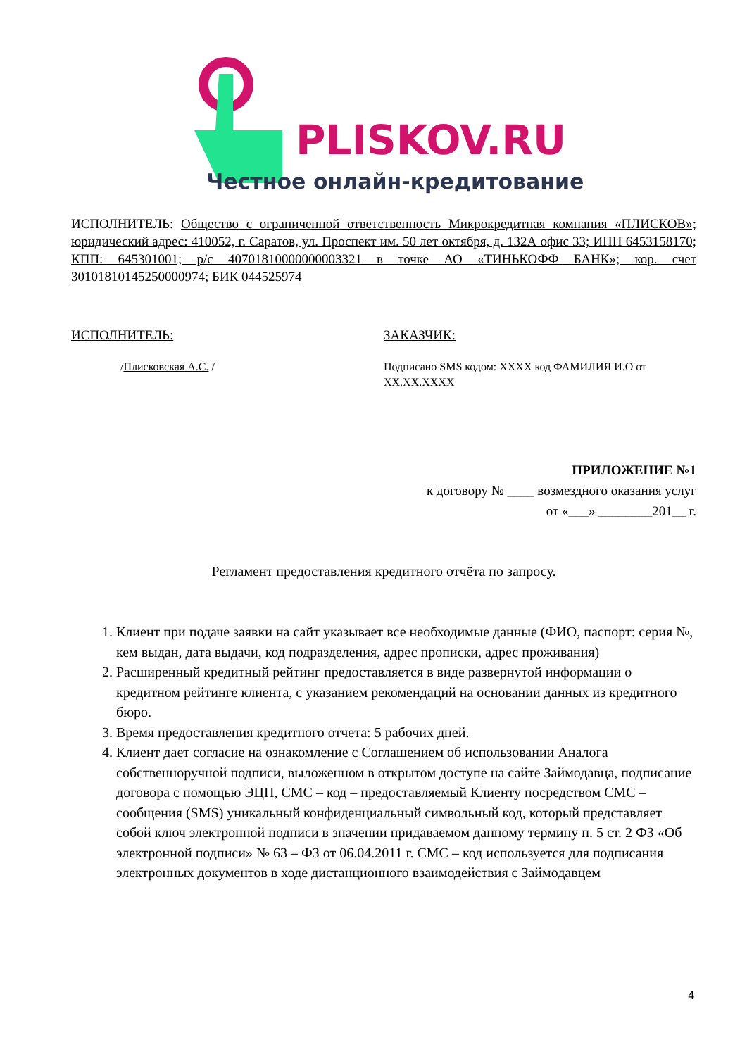PLISKOV.RU
Честное онлайн-кредитование
ИСПОЛНИТЕЛЬ: Общество с ограниченной ответственность Микрокредитная компания «ПЛИСКОВ»; юридический адрес: 410052, г. Саратов, ул. Проспект им. 50 лет октября, д. 132А офис 33; ИНН 6453158170; КПП: 645301001; р/с 40701810000000003321 в точке АО «ТИНЬКОФФ БАНК»; кор. счет 30101810145250000974; БИК 044525974
ИСПОЛНИТЕЛЬ:
/Плисковская А.С. /
ЗАКАЗЧИК:
Подписано SMS кодом: XXXX код ФАМИЛИЯ И.О от XX.XX.XXXX
ПРИЛОЖЕНИЕ №1
к договору № ____ возмездного оказания услуг
от «___» ________201__ г.
Регламент предоставления кредитного отчёта по запросу.
1. Клиент при подаче заявки на сайт указывает все необходимые данные (ФИО, паспорт: серия №, кем выдан, дата выдачи, код подразделения, адрес прописки, адрес проживания)
2. Расширенный кредитный рейтинг предоставляется в виде развернутой информации о кредитном рейтинге клиента, с указанием рекомендаций на основании данных из кредитного бюро.
3. Время предоставления кредитного отчета: 5 рабочих дней.
4. Клиент дает согласие на ознакомление с Соглашением об использовании Аналога собственноручной подписи, выложенном в открытом доступе на сайте Займодавца, подписание договора с помощью ЭЦП, СМС – код – предоставляемый Клиенту посредством СМС – сообщения (SMS) уникальный конфиденциальный символьный код, который представляет собой ключ электронной подписи в значении придаваемом данному термину п. 5 ст. 2 ФЗ «Об электронной подписи» № 63 – ФЗ от 06.04.2011 г. СМС – код используется для подписания электронных документов в ходе дистанционного взаимодействия с Займодавцем
4